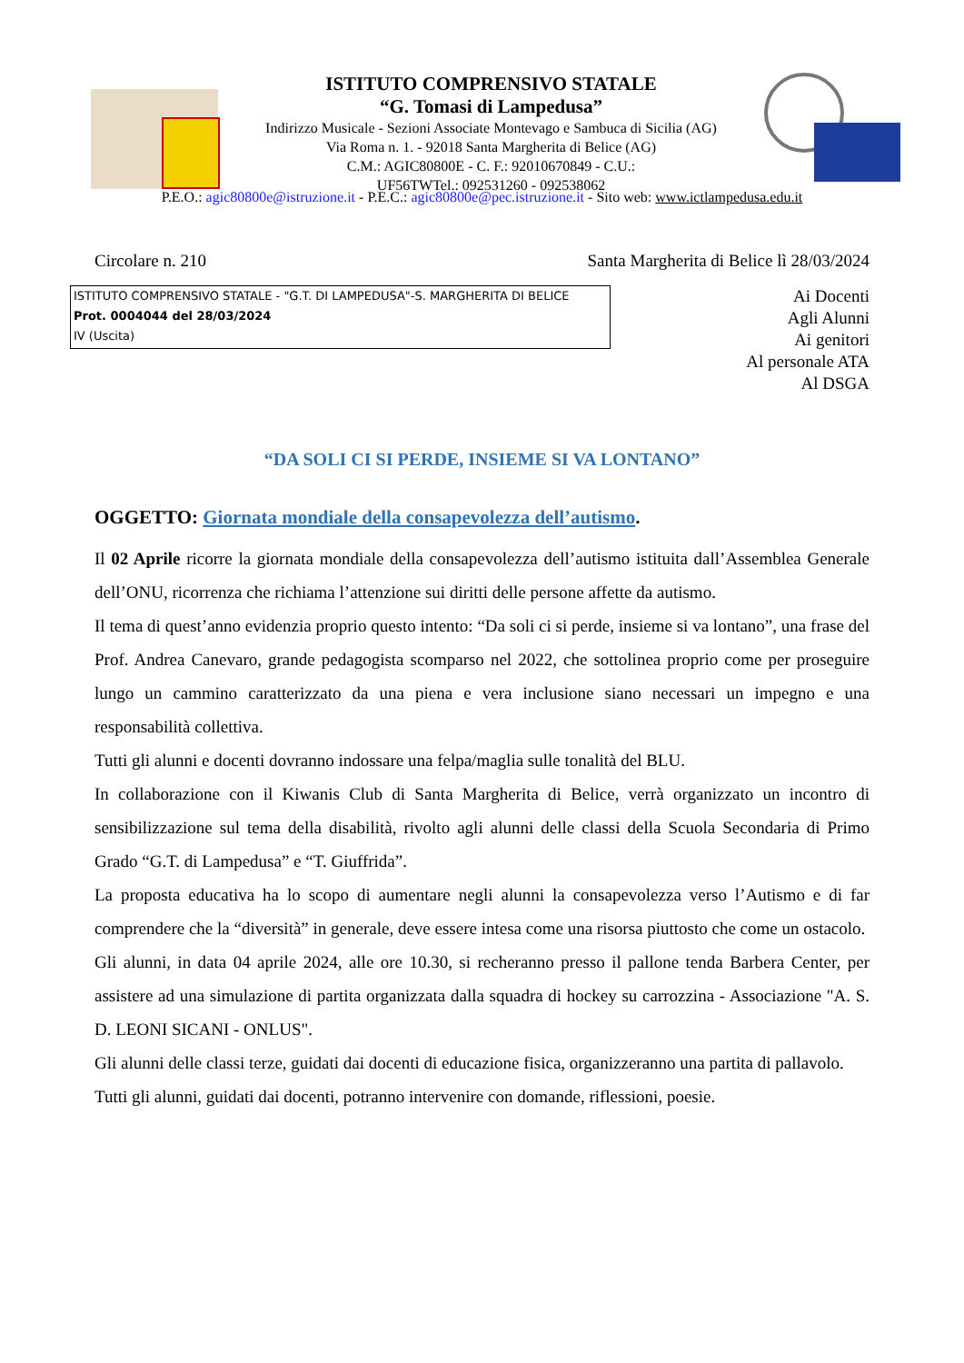ISTITUTO COMPRENSIVO STATALE
“G. Tomasi di Lampedusa”
Indirizzo Musicale - Sezioni Associate Montevago e Sambuca di Sicilia (AG)
Via Roma n. 1. - 92018 Santa Margherita di Belice (AG)
C.M.: AGIC80800E - C. F.: 92010670849 - C.U.:
UF56TWTel.: 092531260 - 092538062
P.E.O.: agic80800e@istruzione.it - P.E.C.: agic80800e@pec.istruzione.it - Sito web: www.ictlampedusa.edu.it
Circolare n. 210 Santa Margherita di Belice lì 28/03/2024
ISTITUTO COMPRENSIVO STATALE - "G.T. DI LAMPEDUSA"-S. MARGHERITA DI BELICE
Prot. 0004044 del 28/03/2024
IV (Uscita)
Ai Docenti
Agli Alunni
Ai genitori
Al personale ATA
Al DSGA
“DA SOLI CI SI PERDE, INSIEME SI VA LONTANO”
OGGETTO: Giornata mondiale della consapevolezza dell’autismo.
Il 02 Aprile ricorre la giornata mondiale della consapevolezza dell’autismo istituita dall’Assemblea Generale dell’ONU, ricorrenza che richiama l’attenzione sui diritti delle persone affette da autismo.
Il tema di quest’anno evidenzia proprio questo intento: “Da soli ci si perde, insieme si va lontano”, una frase del Prof. Andrea Canevaro, grande pedagogista scomparso nel 2022, che sottolinea proprio come per proseguire lungo un cammino caratterizzato da una piena e vera inclusione siano necessari un impegno e una responsabilità collettiva.
Tutti gli alunni e docenti dovranno indossare una felpa/maglia sulle tonalità del BLU.
In collaborazione con il Kiwanis Club di Santa Margherita di Belice, verrà organizzato un incontro di sensibilizzazione sul tema della disabilità, rivolto agli alunni delle classi della Scuola Secondaria di Primo Grado “G.T. di Lampedusa” e “T. Giuffrida”.
La proposta educativa ha lo scopo di aumentare negli alunni la consapevolezza verso l’Autismo e di far comprendere che la “diversità” in generale, deve essere intesa come una risorsa piuttosto che come un ostacolo.
Gli alunni, in data 04 aprile 2024, alle ore 10.30, si recheranno presso il pallone tenda Barbera Center, per assistere ad una simulazione di partita organizzata dalla squadra di hockey su carrozzina - Associazione "A. S. D. LEONI SICANI - ONLUS".
Gli alunni delle classi terze, guidati dai docenti di educazione fisica, organizzeranno una partita di pallavolo.
Tutti gli alunni, guidati dai docenti, potranno intervenire con domande, riflessioni, poesie.